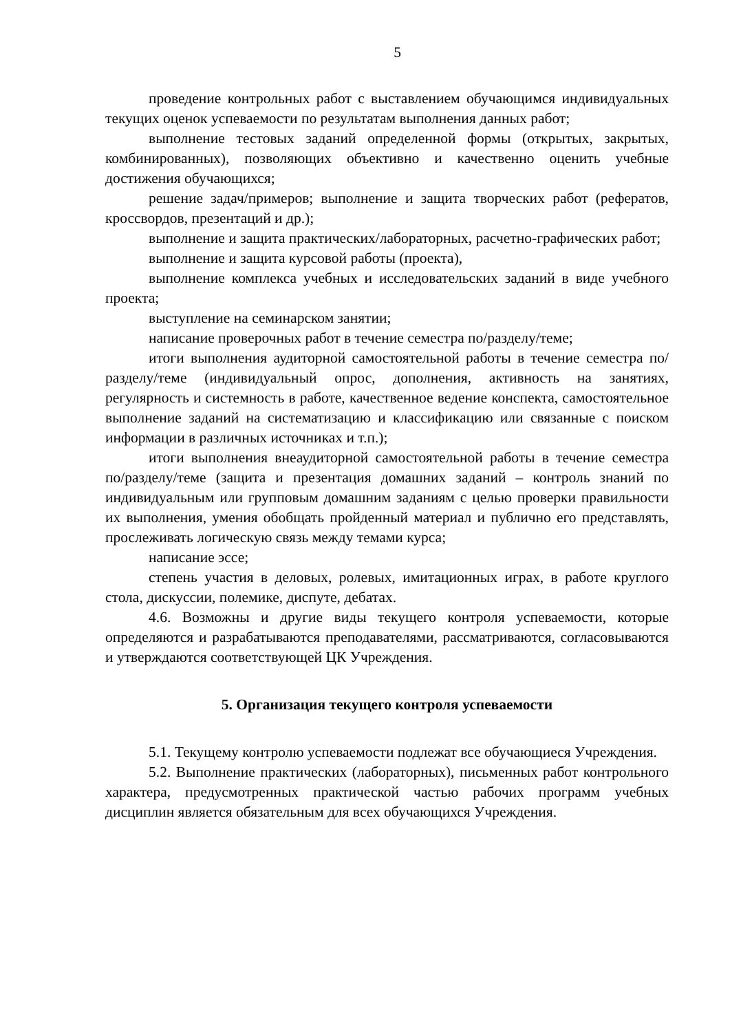5
проведение контрольных работ с выставлением обучающимся индивидуальных текущих оценок успеваемости по результатам выполнения данных работ;
выполнение тестовых заданий определенной формы (открытых, закрытых, комбинированных), позволяющих объективно и качественно оценить учебные достижения обучающихся;
решение задач/примеров; выполнение и защита творческих работ (рефератов, кроссвордов, презентаций и др.);
выполнение и защита практических/лабораторных, расчетно-графических работ;
выполнение и защита курсовой работы (проекта),
выполнение комплекса учебных и исследовательских заданий в виде учебного проекта;
выступление на семинарском занятии;
написание проверочных работ в течение семестра по/разделу/теме;
итоги выполнения аудиторной самостоятельной работы в течение семестра по/разделу/теме (индивидуальный опрос, дополнения, активность на занятиях, регулярность и системность в работе, качественное ведение конспекта, самостоятельное выполнение заданий на систематизацию и классификацию или связанные с поиском информации в различных источниках и т.п.);
итоги выполнения внеаудиторной самостоятельной работы в течение семестра по/разделу/теме (защита и презентация домашних заданий – контроль знаний по индивидуальным или групповым домашним заданиям с целью проверки правильности их выполнения, умения обобщать пройденный материал и публично его представлять, прослеживать логическую связь между темами курса;
написание эссе;
степень участия в деловых, ролевых, имитационных играх, в работе круглого стола, дискуссии, полемике, диспуте, дебатах.
4.6. Возможны и другие виды текущего контроля успеваемости, которые определяются и разрабатываются преподавателями, рассматриваются, согласовываются и утверждаются соответствующей ЦК Учреждения.
5. Организация текущего контроля успеваемости
5.1. Текущему контролю успеваемости подлежат все обучающиеся Учреждения.
5.2. Выполнение практических (лабораторных), письменных работ контрольного характера, предусмотренных практической частью рабочих программ учебных дисциплин является обязательным для всех обучающихся Учреждения.